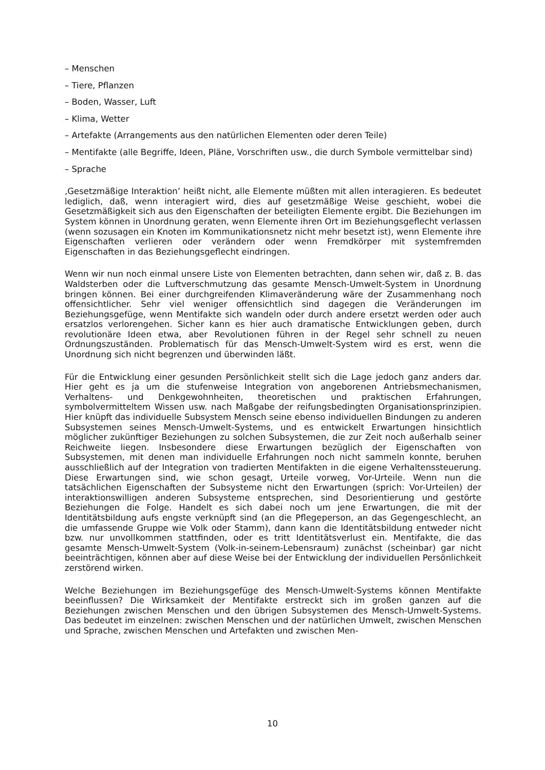– Menschen
– Tiere, Pflanzen
– Boden, Wasser, Luft
– Klima, Wetter
– Artefakte (Arrangements aus den natürlichen Elementen oder deren Teile)
– Mentifakte (alle Begriffe, Ideen, Pläne, Vorschriften usw., die durch Symbole vermittelbar sind)
– Sprache
‚Gesetzmäßige Interaktion’ heißt nicht, alle Elemente müßten mit allen interagieren. Es bedeutet lediglich, daß, wenn interagiert wird, dies auf gesetzmäßige Weise geschieht, wobei die Gesetzmäßigkeit sich aus den Eigenschaften der beteiligten Elemente ergibt. Die Beziehungen im System können in Unordnung geraten, wenn Elemente ihren Ort im Beziehungsgeflecht verlassen (wenn sozusagen ein Knoten im Kommunikationsnetz nicht mehr besetzt ist), wenn Elemente ihre Eigenschaften verlieren oder verändern oder wenn Fremdkörper mit systemfremden Eigenschaften in das Beziehungsgeflecht eindringen.
Wenn wir nun noch einmal unsere Liste von Elementen betrachten, dann sehen wir, daß z. B. das Waldsterben oder die Luftverschmutzung das gesamte Mensch-Umwelt-System in Unordnung bringen können. Bei einer durchgreifenden Klimaveränderung wäre der Zusammenhang noch offensichtlicher. Sehr viel weniger offensichtlich sind dagegen die Veränderungen im Beziehungsgefüge, wenn Mentifakte sich wandeln oder durch andere ersetzt werden oder auch ersatzlos verlorengehen. Sicher kann es hier auch dramatische Entwicklungen geben, durch revolutionäre Ideen etwa, aber Revolutionen führen in der Regel sehr schnell zu neuen Ordnungszuständen. Problematisch für das Mensch-Umwelt-System wird es erst, wenn die Unordnung sich nicht begrenzen und überwinden läßt.
Für die Entwicklung einer gesunden Persönlichkeit stellt sich die Lage jedoch ganz anders dar. Hier geht es ja um die stufenweise Integration von angeborenen Antriebsmechanismen, Verhaltens- und Denkgewohnheiten, theoretischen und praktischen Erfahrungen, symbolvermitteltem Wissen usw. nach Maßgabe der reifungsbedingten Organisationsprinzipien. Hier knüpft das individuelle Subsystem Mensch seine ebenso individuellen Bindungen zu anderen Subsystemen seines Mensch-Umwelt-Systems, und es entwickelt Erwartungen hinsichtlich möglicher zukünftiger Beziehungen zu solchen Subsystemen, die zur Zeit noch außerhalb seiner Reichweite liegen. Insbesondere diese Erwartungen bezüglich der Eigenschaften von Subsystemen, mit denen man individuelle Erfahrungen noch nicht sammeln konnte, beruhen ausschließlich auf der Integration von tradierten Mentifakten in die eigene Verhaltenssteuerung. Diese Erwartungen sind, wie schon gesagt, Urteile vorweg, Vor-Urteile. Wenn nun die tatsächlichen Eigenschaften der Subsysteme nicht den Erwartungen (sprich: Vor-Urteilen) der interaktionswilligen anderen Subsysteme entsprechen, sind Desorientierung und gestörte Beziehungen die Folge. Handelt es sich dabei noch um jene Erwartungen, die mit der Identitätsbildung aufs engste verknüpft sind (an die Pflegeperson, an das Gegengeschlecht, an die umfassende Gruppe wie Volk oder Stamm), dann kann die Identitätsbildung entweder nicht bzw. nur unvollkommen stattfinden, oder es tritt Identitätsverlust ein. Mentifakte, die das gesamte Mensch-Umwelt-System (Volk-in-seinem-Lebensraum) zunächst (scheinbar) gar nicht beeinträchtigen, können aber auf diese Weise bei der Entwicklung der individuellen Persönlichkeit zerstörend wirken.
Welche Beziehungen im Beziehungsgefüge des Mensch-Umwelt-Systems können Mentifakte beeinflussen? Die Wirksamkeit der Mentifakte erstreckt sich im großen ganzen auf die Beziehungen zwischen Menschen und den übrigen Subsystemen des Mensch-Umwelt-Systems. Das bedeutet im einzelnen: zwischen Menschen und der natürlichen Umwelt, zwischen Menschen und Sprache, zwischen Menschen und Artefakten und zwischen Men-
10